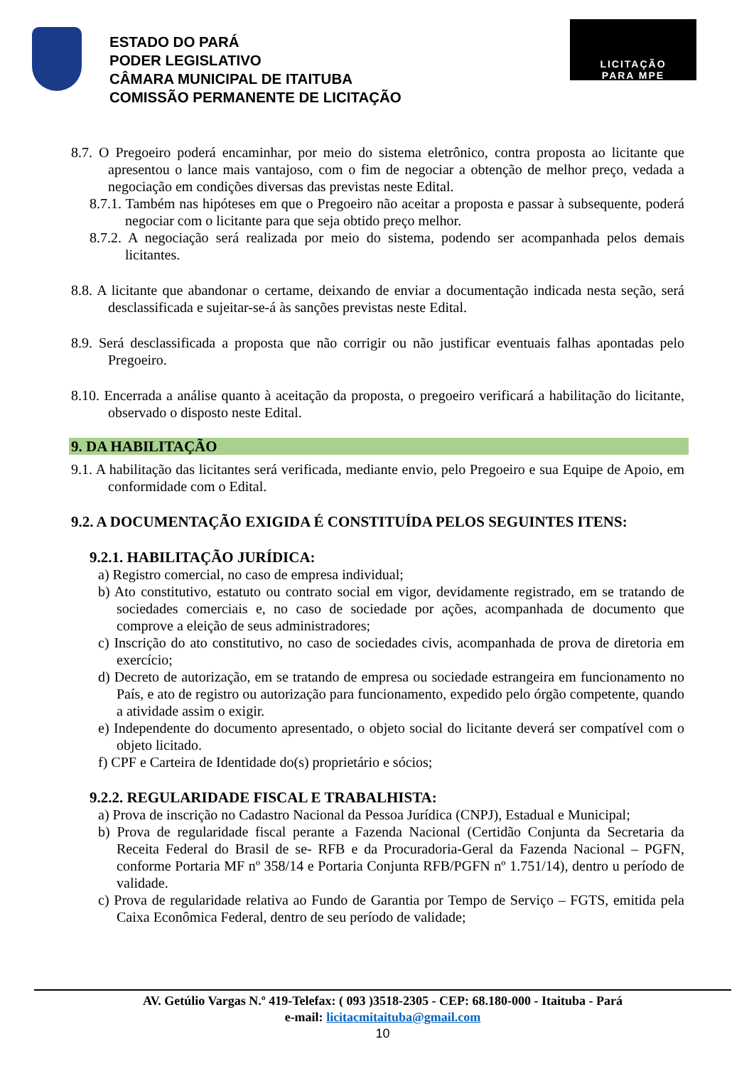ESTADO DO PARÁ
PODER LEGISLATIVO
CÂMARA MUNICIPAL DE ITAITUBA
COMISSÃO PERMANENTE DE LICITAÇÃO
LICITAÇÃO
PARA MPE
8.7. O Pregoeiro poderá encaminhar, por meio do sistema eletrônico, contra proposta ao licitante que apresentou o lance mais vantajoso, com o fim de negociar a obtenção de melhor preço, vedada a negociação em condições diversas das previstas neste Edital.
8.7.1. Também nas hipóteses em que o Pregoeiro não aceitar a proposta e passar à subsequente, poderá negociar com o licitante para que seja obtido preço melhor.
8.7.2. A negociação será realizada por meio do sistema, podendo ser acompanhada pelos demais licitantes.
8.8. A licitante que abandonar o certame, deixando de enviar a documentação indicada nesta seção, será desclassificada e sujeitar-se-á às sanções previstas neste Edital.
8.9. Será desclassificada a proposta que não corrigir ou não justificar eventuais falhas apontadas pelo Pregoeiro.
8.10. Encerrada a análise quanto à aceitação da proposta, o pregoeiro verificará a habilitação do licitante, observado o disposto neste Edital.
9. DA HABILITAÇÃO
9.1. A habilitação das licitantes será verificada, mediante envio, pelo Pregoeiro e sua Equipe de Apoio, em conformidade com o Edital.
9.2. A DOCUMENTAÇÃO EXIGIDA É CONSTITUÍDA PELOS SEGUINTES ITENS:
9.2.1. HABILITAÇÃO JURÍDICA:
a) Registro comercial, no caso de empresa individual;
b) Ato constitutivo, estatuto ou contrato social em vigor, devidamente registrado, em se tratando de sociedades comerciais e, no caso de sociedade por ações, acompanhada de documento que comprove a eleição de seus administradores;
c) Inscrição do ato constitutivo, no caso de sociedades civis, acompanhada de prova de diretoria em exercício;
d) Decreto de autorização, em se tratando de empresa ou sociedade estrangeira em funcionamento no País, e ato de registro ou autorização para funcionamento, expedido pelo órgão competente, quando a atividade assim o exigir.
e) Independente do documento apresentado, o objeto social do licitante deverá ser compatível com o objeto licitado.
f) CPF e Carteira de Identidade do(s) proprietário e sócios;
9.2.2. REGULARIDADE FISCAL E TRABALHISTA:
a) Prova de inscrição no Cadastro Nacional da Pessoa Jurídica (CNPJ), Estadual e Municipal;
b) Prova de regularidade fiscal perante a Fazenda Nacional (Certidão Conjunta da Secretaria da Receita Federal do Brasil de se- RFB e da Procuradoria-Geral da Fazenda Nacional – PGFN, conforme Portaria MF nº 358/14 e Portaria Conjunta RFB/PGFN nº 1.751/14), dentro u período de validade.
c) Prova de regularidade relativa ao Fundo de Garantia por Tempo de Serviço – FGTS, emitida pela Caixa Econômica Federal, dentro de seu período de validade;
AV. Getúlio Vargas N.º 419-Telefax: ( 093 )3518-2305 - CEP: 68.180-000 - Itaituba - Pará
e-mail: licitacmitaituba@gmail.com
10